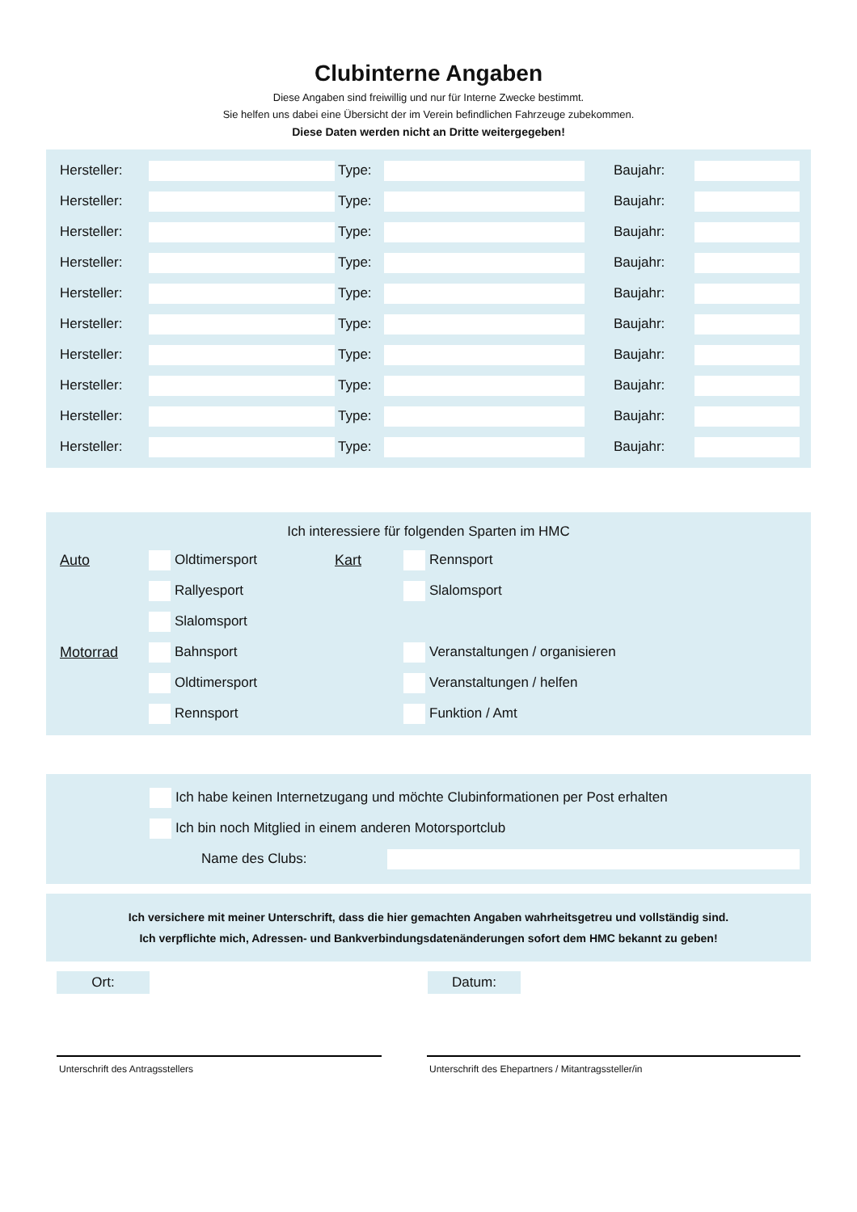Clubinterne Angaben
Diese Angaben sind freiwillig und nur für Interne Zwecke bestimmt.
Sie helfen uns dabei eine Übersicht der im Verein befindlichen Fahrzeuge zubekommen.
Diese Daten werden nicht an Dritte weitergegeben!
| Hersteller: | | Type: | | Baujahr: | |
| Hersteller: | | Type: | | Baujahr: | |
| Hersteller: | | Type: | | Baujahr: | |
| Hersteller: | | Type: | | Baujahr: | |
| Hersteller: | | Type: | | Baujahr: | |
| Hersteller: | | Type: | | Baujahr: | |
| Hersteller: | | Type: | | Baujahr: | |
| Hersteller: | | Type: | | Baujahr: | |
| Hersteller: | | Type: | | Baujahr: | |
| Hersteller: | | Type: | | Baujahr: | |
Ich interessiere für folgenden Sparten im HMC
| Auto | Oldtimersport | Kart | Rennsport |
| | Rallyesport | | Slalomsport |
| | Slalomsport | | |
| Motorrad | Bahnsport | | Veranstaltungen / organisieren |
| | Oldtimersport | | Veranstaltungen / helfen |
| | Rennsport | | Funktion / Amt |
| Ich habe keinen Internetzugang und möchte Clubinformationen per Post erhalten | |
| Ich bin noch Mitglied in einem anderen Motorsportclub | |
| Name des Clubs: | |
Ich versichere mit meiner Unterschrift, dass die hier gemachten Angaben wahrheitsgetreu und vollständig sind.
Ich verpflichte mich, Adressen- und Bankverbindungsdatenänderungen sofort dem HMC bekannt zu geben!
Ort: Datum:
Unterschrift des Antragsstellers Unterschrift des Ehepartners / Mitantragssteller/in